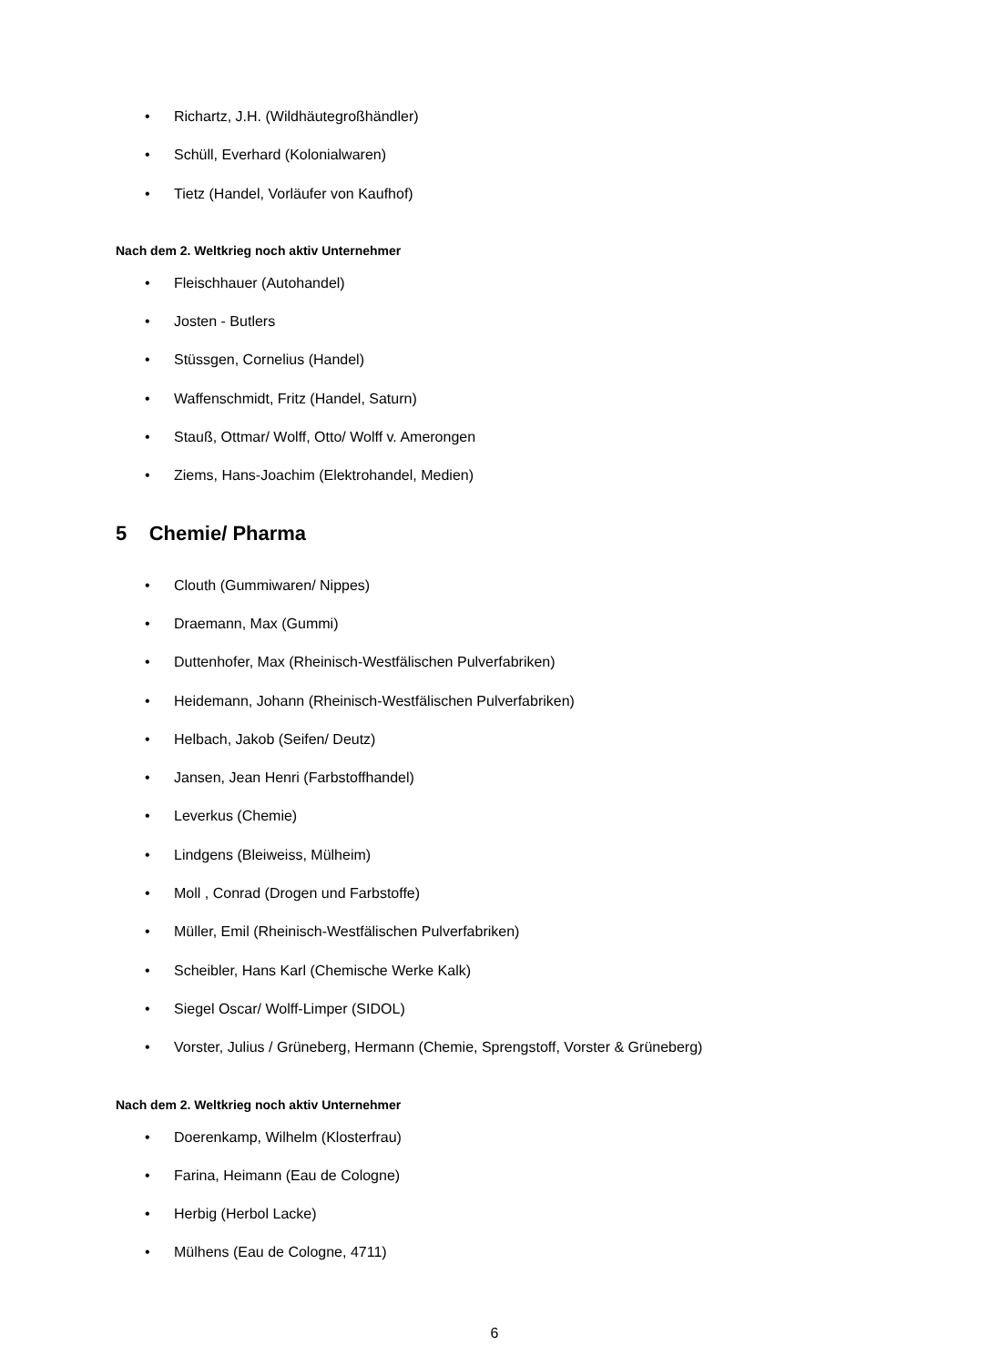• Richartz, J.H. (Wildhäutegroßhändler)
• Schüll, Everhard (Kolonialwaren)
• Tietz (Handel, Vorläufer von Kaufhof)
Nach dem 2. Weltkrieg noch aktiv Unternehmer
• Fleischhauer (Autohandel)
• Josten - Butlers
• Stüssgen, Cornelius (Handel)
• Waffenschmidt, Fritz (Handel, Saturn)
• Stauß, Ottmar/ Wolff, Otto/ Wolff v. Amerongen
• Ziems, Hans-Joachim (Elektrohandel, Medien)
5 Chemie/ Pharma
• Clouth (Gummiwaren/ Nippes)
• Draemann, Max (Gummi)
• Duttenhofer, Max (Rheinisch-Westfälischen Pulverfabriken)
• Heidemann, Johann (Rheinisch-Westfälischen Pulverfabriken)
• Helbach, Jakob (Seifen/ Deutz)
• Jansen, Jean Henri (Farbstoffhandel)
• Leverkus (Chemie)
• Lindgens (Bleiweiss, Mülheim)
• Moll , Conrad (Drogen und Farbstoffe)
• Müller, Emil (Rheinisch-Westfälischen Pulverfabriken)
• Scheibler, Hans Karl (Chemische Werke Kalk)
• Siegel Oscar/ Wolff-Limper (SIDOL)
• Vorster, Julius / Grüneberg, Hermann (Chemie, Sprengstoff, Vorster & Grüneberg)
Nach dem 2. Weltkrieg noch aktiv Unternehmer
• Doerenkamp, Wilhelm (Klosterfrau)
• Farina, Heimann (Eau de Cologne)
• Herbig (Herbol Lacke)
• Mülhens (Eau de Cologne, 4711)
6